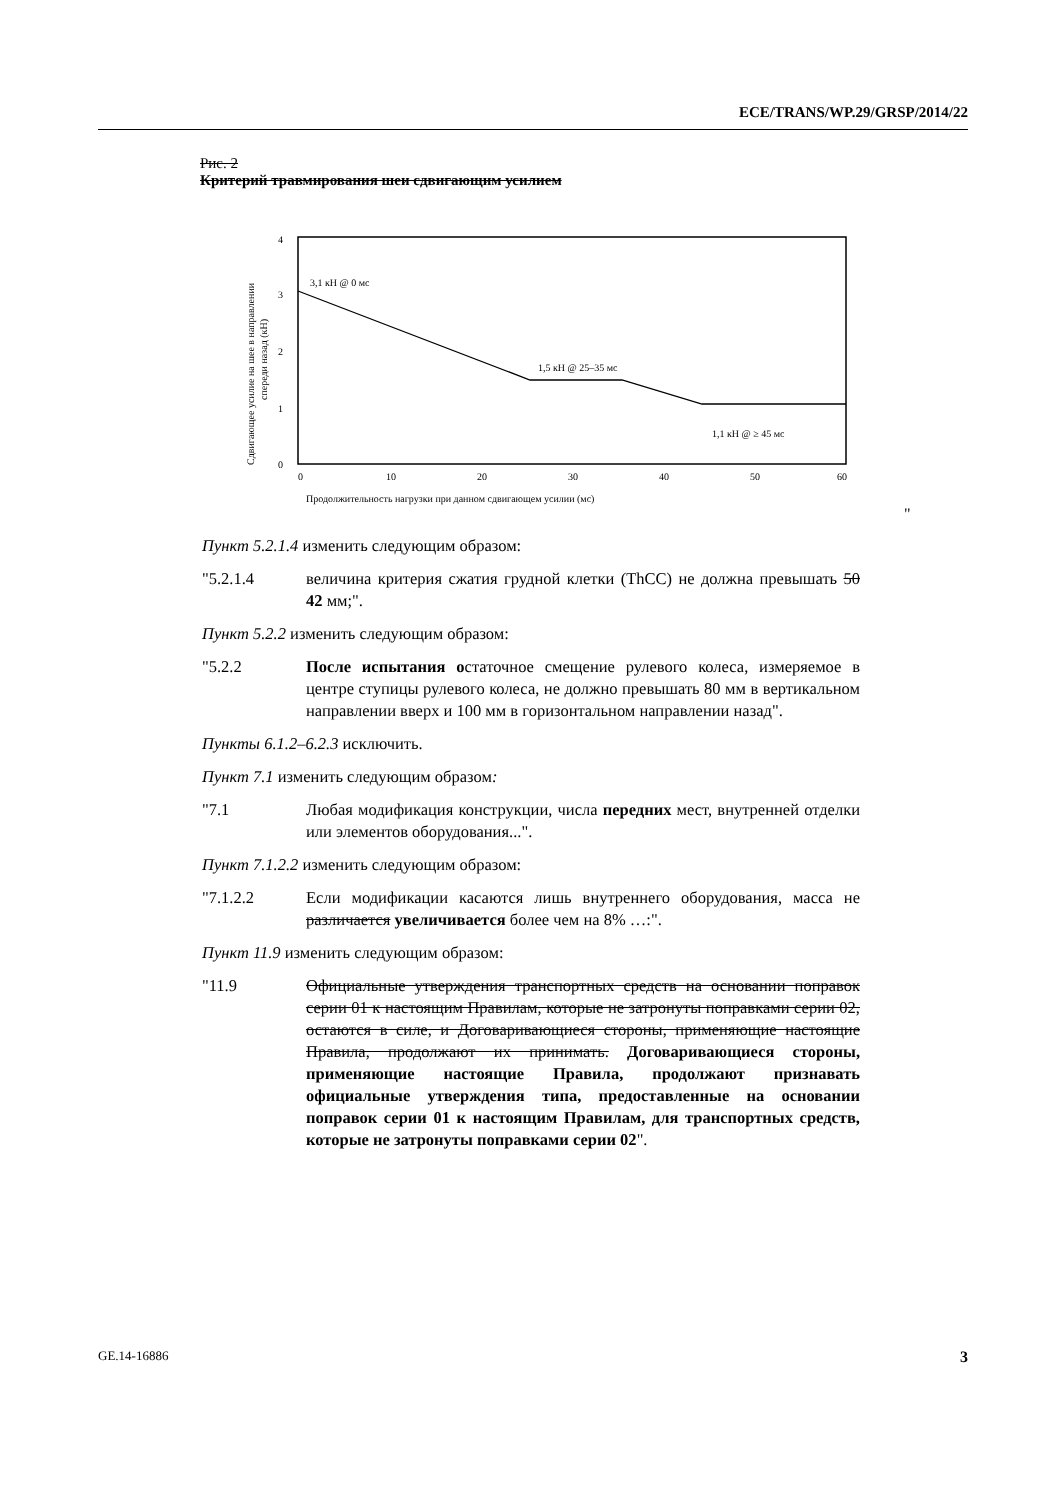ECE/TRANS/WP.29/GRSP/2014/22
Рис. 2
Критерий травмирования шеи сдвигающим усилием
0
1
2
3
4
0
10
20
30
40
50
60
3,1 кН @ 0 мс
1,5 кН @ 25–35 мс
1,1 кН @ ≥ 45 мс
Продолжительность нагрузки при данном сдвигающем усилии (мс)
Сдвигающее усилие на шее в направлении
спереди назад (кН)
"
Пункт 5.2.1.4 изменить следующим образом:
"5.2.1.4 величина критерия сжатия грудной клетки (ThCC) не должна превышать 50 42 мм;".
Пункт 5.2.2 изменить следующим образом:
"5.2.2 После испытания остаточное смещение рулевого колеса, измеряемое в центре ступицы рулевого колеса, не должно превышать 80 мм в вертикальном направлении вверх и 100 мм в горизонтальном направлении назад".
Пункты 6.1.2–6.2.3 исключить.
Пункт 7.1 изменить следующим образом:
"7.1 Любая модификация конструкции, числа передних мест, внутренней отделки или элементов оборудования...".
Пункт 7.1.2.2 изменить следующим образом:
"7.1.2.2 Если модификации касаются лишь внутреннего оборудования, масса не различается увеличивается более чем на 8% …:".
Пункт 11.9 изменить следующим образом:
"11.9 Официальные утверждения транспортных средств на основании поправок серии 01 к настоящим Правилам, которые не затронуты поправками серии 02, остаются в силе, и Договаривающиеся стороны, применяющие настоящие Правила, продолжают их принимать. Договаривающиеся стороны, применяющие настоящие Правила, продолжают признавать официальные утверждения типа, предоставленные на основании поправок серии 01 к настоящим Правилам, для транспортных средств, которые не затронуты поправками серии 02".
GE.14-16886 3